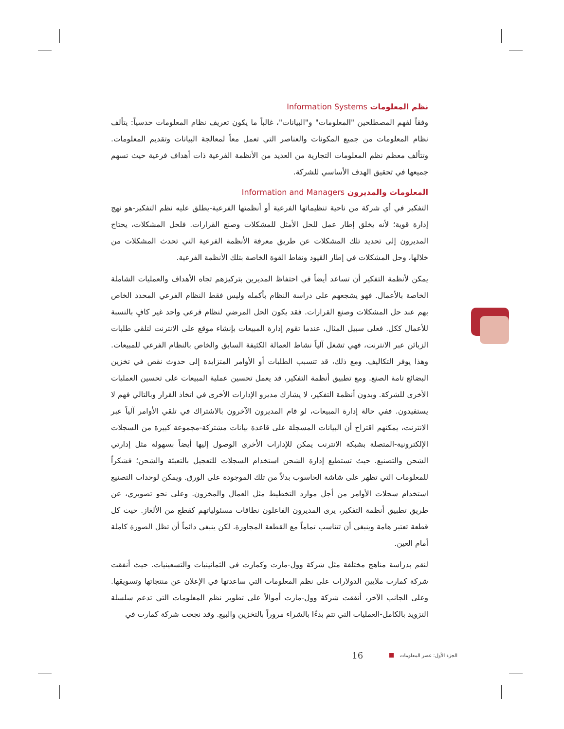نظم المعلومات Information Systems
وفقاً لفهم المصطلحين "المعلومات" و"البيانات"، غالباً ما يكون تعريف نظام المعلومات حدسياً: يتألف نظام المعلومات من جميع المكونات والعناصر التي تعمل معاً لمعالجة البيانات وتقديم المعلومات. وتتألف معظم نظم المعلومات التجارية من العديد من الأنظمة الفرعية ذات أهداف فرعية حيث تسهم جميعها في تحقيق الهدف الأساسي للشركة.
المعلومات والمديرون Information and Managers
التفكير في أي شركة من ناحية تنظيماتها الفرعية أو أنظمتها الفرعية-يطلق عليه نظم التفكير-هو نهج إدارة قوية؛ لأنه يخلق إطار عمل للحل الأمثل للمشكلات وصنع القرارات. فلحل المشكلات، يحتاج المديرون إلى تحديد تلك المشكلات عن طريق معرفة الأنظمة الفرعية التي تحدث المشكلات من خلالها، وحل المشكلات في إطار القيود ونقاط القوة الخاصة بتلك الأنظمة الفرعية.
يمكن لأنظمة التفكير أن تساعد أيضاً في احتفاظ المديرين بتركيزهم تجاه الأهداف والعمليات الشاملة الخاصة بالأعمال. فهو يشجعهم على دراسة النظام بأكمله وليس فقط النظام الفرعي المحدد الخاص بهم عند حل المشكلات وصنع القرارات. فقد يكون الحل المرضي لنظام فرعي واحد غير كافٍ بالنسبة للأعمال ككل. فعلى سبيل المثال، عندما تقوم إدارة المبيعات بإنشاء موقع على الانترنت لتلقي طلبات الزبائن عبر الانترنت، فهي تشغل آلياً نشاط العمالة الكثيفة السابق والخاص بالنظام الفرعي للمبيعات. وهذا يوفر التكاليف. ومع ذلك، قد تتسبب الطلبات أو الأوامر المتزايدة إلى حدوث نقص في تخزين البضائع تامة الصنع. ومع تطبيق أنظمة التفكير، قد يعمل تحسين عملية المبيعات على تحسين العمليات الأخرى للشركة. وبدون أنظمة التفكير، لا يشارك مديرو الإدارات الأخرى في اتخاذ القرار وبالتالي فهم لا يستفيدون. ففي حالة إدارة المبيعات، لو قام المديرون الآخرون بالاشتراك في تلقي الأوامر آلياً عبر الانترنت، يمكنهم اقتراح أن البيانات المسجلة على قاعدة بيانات مشتركة-مجموعة كبيرة من السجلات الإلكترونية-المتصلة بشبكة الانترنت يمكن للإدارات الأخرى الوصول إليها أيضاً بسهولة مثل إدارتي الشحن والتصنيع. حيث تستطيع إدارة الشحن استخدام السجلات للتعجيل بالتعبئة والشحن؛ فشكراً للمعلومات التي تظهر على شاشة الحاسوب بدلاً من تلك الموجودة على الورق. ويمكن لوحدات التصنيع استخدام سجلات الأوامر من أجل موارد التخطيط مثل العمال والمخزون. وعلى نحو تصويري، عن طريق تطبيق أنظمة التفكير، يرى المديرون الفاعلون نطاقات مسئولياتهم كقطع من الألغاز. حيث كل قطعة تعتبر هامة وينبغي أن تتناسب تماماً مع القطعة المجاورة. لكن ينبغي دائماً أن تظل الصورة كاملة أمام العين.
لنقم بدراسة مناهج مختلفة مثل شركة وول-مارت وكمارت في الثمانينيات والتسعينيات. حيث أنفقت شركة كمارت ملايين الدولارات على نظم المعلومات التي ساعدتها في الإعلان عن منتجاتها وتسويقها. وعلى الجانب الآخر، أنفقت شركة وول-مارت أموالاً على تطوير نظم المعلومات التي تدعم سلسلة التزويد بالكامل-العمليات التي تتم بدءًا بالشراء مروراً بالتخزين والبيع. وقد نجحت شركة كمارت في
الجزء الأول: عصر المعلومات 16